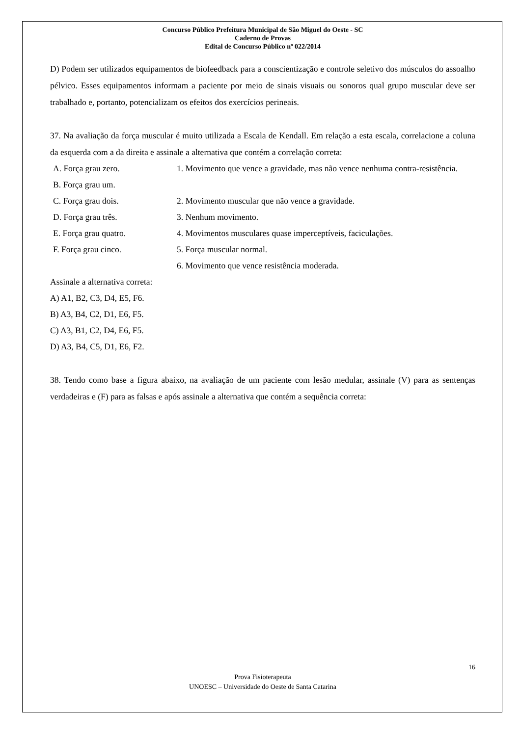Concurso Público Prefeitura Municipal de São Miguel do Oeste - SC
Caderno de Provas
Edital de Concurso Público nº 022/2014
D) Podem ser utilizados equipamentos de biofeedback para a conscientização e controle seletivo dos músculos do assoalho pélvico. Esses equipamentos informam a paciente por meio de sinais visuais ou sonoros qual grupo muscular deve ser trabalhado e, portanto, potencializam os efeitos dos exercícios perineais.
37. Na avaliação da força muscular é muito utilizada a Escala de Kendall. Em relação a esta escala, correlacione a coluna da esquerda com a da direita e assinale a alternativa que contém a correlação correta:
A. Força grau zero.
B. Força grau um.
1. Movimento que vence a gravidade, mas não vence nenhuma contra-resistência.
C. Força grau dois. 2. Movimento muscular que não vence a gravidade.
D. Força grau três. 3. Nenhum movimento.
E. Força grau quatro. 4. Movimentos musculares quase imperceptíveis, faciculações.
F. Força grau cinco. 5. Força muscular normal.
6. Movimento que vence resistência moderada.
Assinale a alternativa correta:
A) A1, B2, C3, D4, E5, F6.
B) A3, B4, C2, D1, E6, F5.
C) A3, B1, C2, D4, E6, F5.
D) A3, B4, C5, D1, E6, F2.
38. Tendo como base a figura abaixo, na avaliação de um paciente com lesão medular, assinale (V) para as sentenças verdadeiras e (F) para as falsas e após assinale a alternativa que contém a sequência correta:
16
Prova Fisioterapeuta
UNOESC – Universidade do Oeste de Santa Catarina